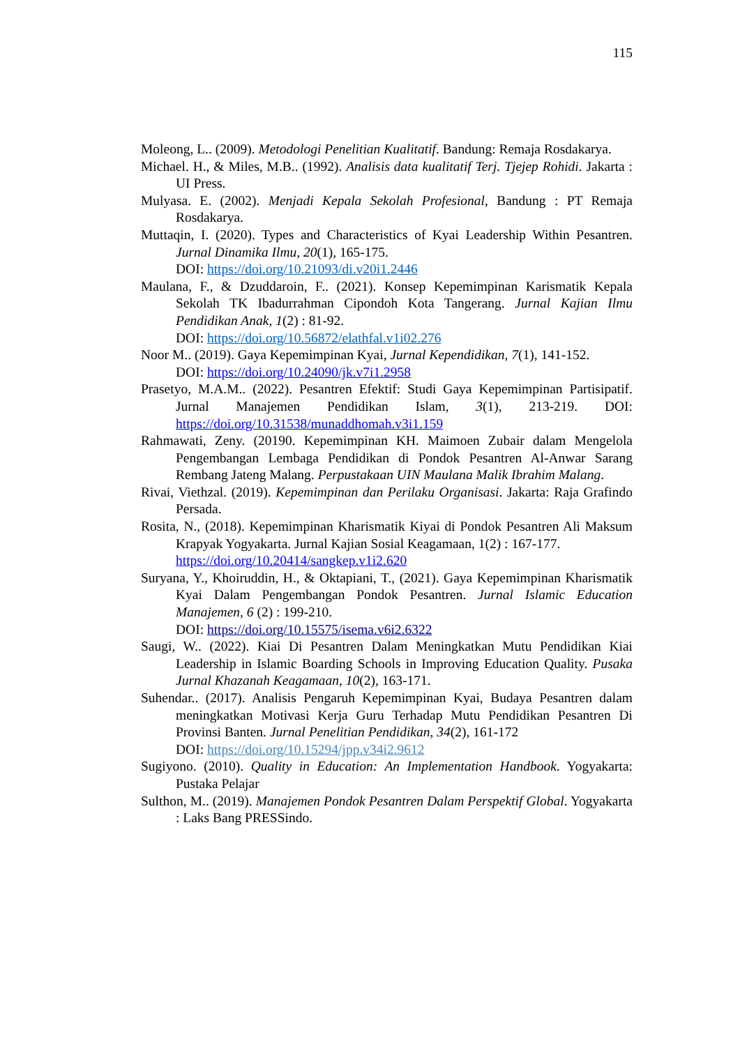115
Moleong, L.. (2009). Metodologi Penelitian Kualitatif. Bandung: Remaja Rosdakarya.
Michael. H., & Miles, M.B.. (1992). Analisis data kualitatif Terj. Tjejep Rohidi. Jakarta : UI Press.
Mulyasa. E. (2002). Menjadi Kepala Sekolah Profesional, Bandung : PT Remaja Rosdakarya.
Muttaqin, I. (2020). Types and Characteristics of Kyai Leadership Within Pesantren. Jurnal Dinamika Ilmu, 20(1), 165-175.
DOI: https://doi.org/10.21093/di.v20i1.2446
Maulana, F., & Dzuddaroin, F.. (2021). Konsep Kepemimpinan Karismatik Kepala Sekolah TK Ibadurrahman Cipondoh Kota Tangerang. Jurnal Kajian Ilmu Pendidikan Anak, 1(2) : 81-92.
DOI: https://doi.org/10.56872/elathfal.v1i02.276
Noor M.. (2019). Gaya Kepemimpinan Kyai, Jurnal Kependidikan, 7(1), 141-152.
DOI: https://doi.org/10.24090/jk.v7i1.2958
Prasetyo, M.A.M.. (2022). Pesantren Efektif: Studi Gaya Kepemimpinan Partisipatif. Jurnal Manajemen Pendidikan Islam, 3(1), 213-219. DOI: https://doi.org/10.31538/munaddhomah.v3i1.159
Rahmawati, Zeny. (20190. Kepemimpinan KH. Maimoen Zubair dalam Mengelola Pengembangan Lembaga Pendidikan di Pondok Pesantren Al-Anwar Sarang Rembang Jateng Malang. Perpustakaan UIN Maulana Malik Ibrahim Malang.
Rivai, Viethzal. (2019). Kepemimpinan dan Perilaku Organisasi. Jakarta: Raja Grafindo Persada.
Rosita, N., (2018). Kepemimpinan Kharismatik Kiyai di Pondok Pesantren Ali Maksum Krapyak Yogyakarta. Jurnal Kajian Sosial Keagamaan, 1(2) : 167-177.
https://doi.org/10.20414/sangkep.v1i2.620
Suryana, Y., Khoiruddin, H., & Oktapiani, T., (2021). Gaya Kepemimpinan Kharismatik Kyai Dalam Pengembangan Pondok Pesantren. Jurnal Islamic Education Manajemen, 6 (2) : 199-210.
DOI: https://doi.org/10.15575/isema.v6i2.6322
Saugi, W.. (2022). Kiai Di Pesantren Dalam Meningkatkan Mutu Pendidikan Kiai Leadership in Islamic Boarding Schools in Improving Education Quality. Pusaka Jurnal Khazanah Keagamaan, 10(2), 163-171.
Suhendar.. (2017). Analisis Pengaruh Kepemimpinan Kyai, Budaya Pesantren dalam meningkatkan Motivasi Kerja Guru Terhadap Mutu Pendidikan Pesantren Di Provinsi Banten. Jurnal Penelitian Pendidikan, 34(2), 161-172
DOI: https://doi.org/10.15294/jpp.v34i2.9612
Sugiyono. (2010). Quality in Education: An Implementation Handbook. Yogyakarta: Pustaka Pelajar
Sulthon, M.. (2019). Manajemen Pondok Pesantren Dalam Perspektif Global. Yogyakarta : Laks Bang PRESSindo.